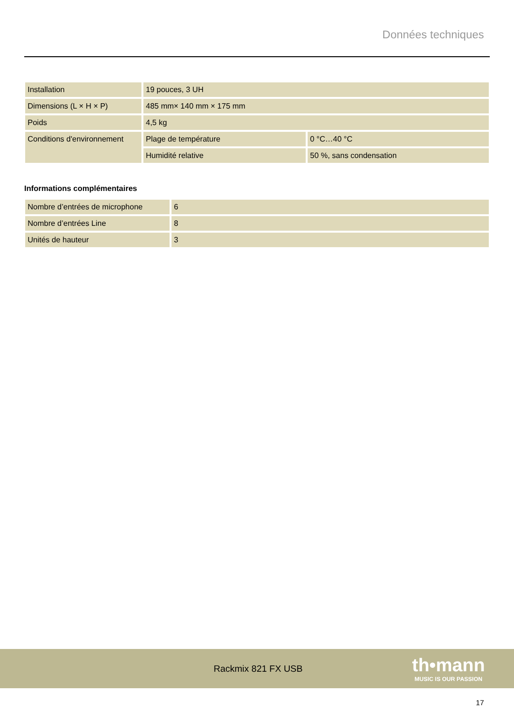Données techniques
| Installation | 19 pouces, 3 UH | |
| Dimensions (L × H × P) | 485 mm× 140 mm × 175 mm | |
| Poids | 4,5 kg | |
| Conditions d'environnement | Plage de température | 0 °C…40 °C |
| | Humidité relative | 50 %, sans condensation |
Informations complémentaires
| Nombre d’entrées de microphone | 6 |
| Nombre d’entrées Line | 8 |
| Unités de hauteur | 3 |
Rackmix 821 FX USB
th•mann
MUSIC IS OUR PASSION
17